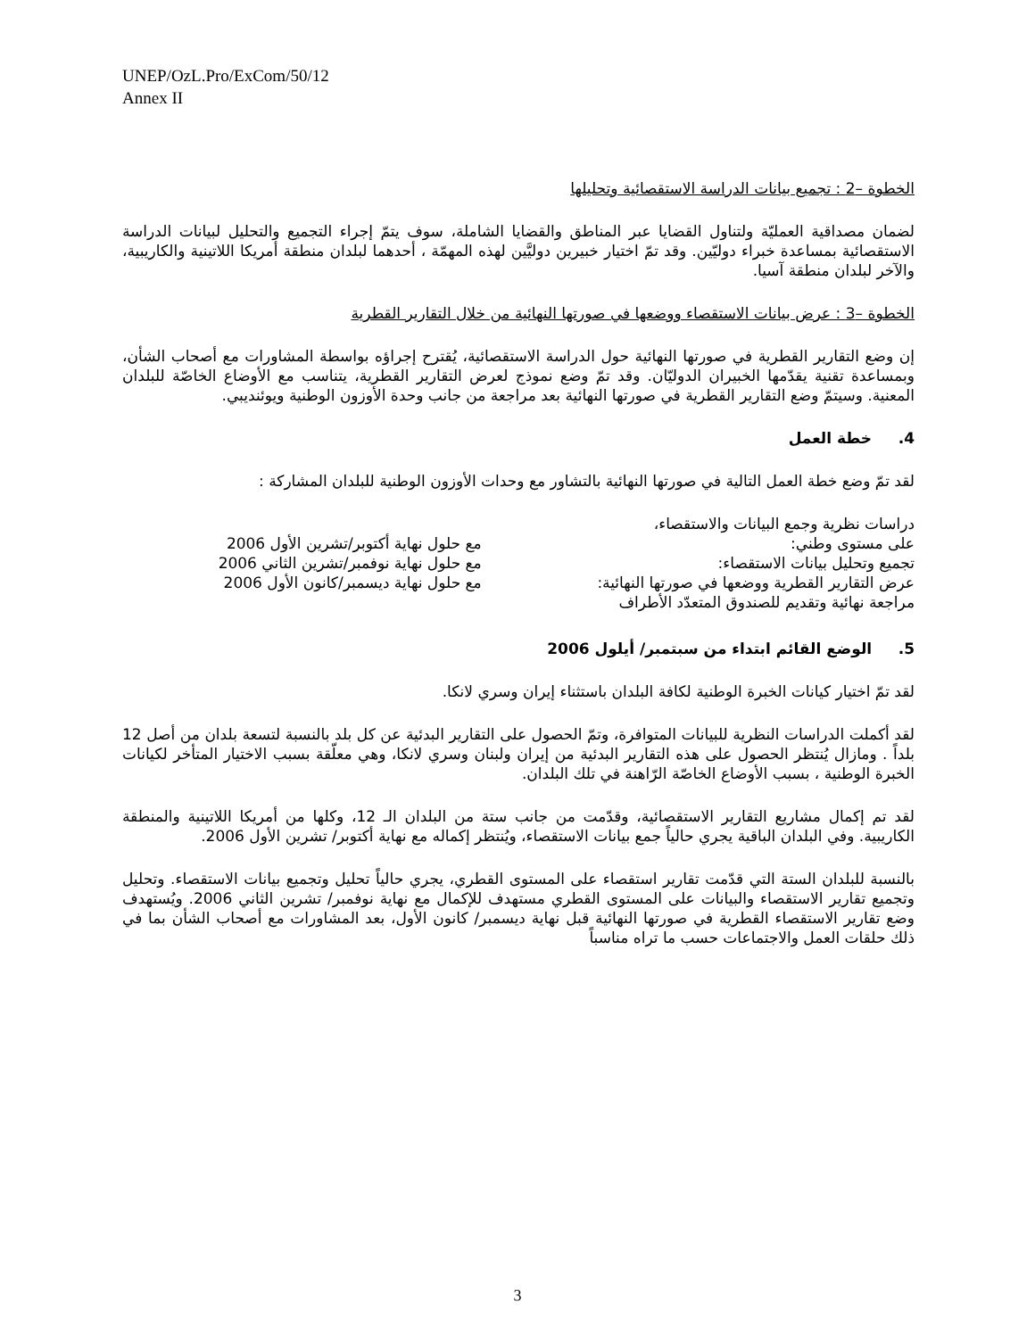UNEP/OzL.Pro/ExCom/50/12
Annex II
الخطوة –2 : تجميع بيانات الدراسة الاستقصائية وتحليلها
لضمان مصداقية العمليّة ولتناول القضايا عبر المناطق والقضايا الشاملة، سوف يتمّ إجراء التجميع والتحليل لبيانات الدراسة الاستقصائية بمساعدة خبراء دوليّين. وقد تمّ اختيار خبيرين دوليَّين لهذه المهمّة ، أحدهما لبلدان منطقة أمريكا اللاتينية والكاريبية، والآخر لبلدان منطقة آسيا.
الخطوة –3 : عرض بيانات الاستقصاء ووضعها في صورتها النهائية من خلال التقارير القطرية
إن وضع التقارير القطرية في صورتها النهائية حول الدراسة الاستقصائية، يُقترح إجراؤه بواسطة المشاورات مع أصحاب الشأن، وبمساعدة تقنية يقدّمها الخبيران الدوليّان. وقد تمّ وضع نموذج لعرض التقارير القطرية، يتناسب مع الأوضاع الخاصّة للبلدان المعنية. وسيتمّ وضع التقارير القطرية في صورتها النهائية بعد مراجعة من جانب وحدة الأوزون الوطنية ويوئنديبي.
4. خطة العمل
لقد تمّ وضع خطة العمل التالية في صورتها النهائية بالتشاور مع وحدات الأوزون الوطنية للبلدان المشاركة :
| دراسات نظرية وجمع البيانات والاستقصاء، | |
| على مستوى وطني: | مع حلول نهاية أكتوبر/تشرين الأول 2006 |
| تجميع وتحليل بيانات الاستقصاء: | مع حلول نهاية نوفمبر/تشرين الثاني 2006 |
| عرض التقارير القطرية ووضعها في صورتها النهائية: | مع حلول نهاية ديسمبر/كانون الأول 2006 |
| مراجعة نهائية وتقديم للصندوق المتعدّد الأطراف | |
5. الوضع القائم ابتداء من سبتمبر/ أيلول 2006
لقد تمّ اختيار كيانات الخبرة الوطنية لكافة البلدان باستثناء إيران وسري لانكا.
لقد أكملت الدراسات النظرية للبيانات المتوافرة، وتمّ الحصول على التقارير البدئية عن كل بلد بالنسبة لتسعة بلدان من أصل 12 بلداً . ومازال يُنتظر الحصول على هذه التقارير البدئية من إيران ولبنان وسري لانكا، وهي معلّقة بسبب الاختيار المتأخر لكيانات الخبرة الوطنية ، بسبب الأوضاع الخاصّة الرّاهنة في تلك البلدان.
لقد تم إكمال مشاريع التقارير الاستقصائية، وقدّمت من جانب ستة من البلدان الـ 12، وكلها من أمريكا اللاتينية والمنطقة الكاريبية. وفي البلدان الباقية يجري حالياً جمع بيانات الاستقصاء، ويُنتظر إكماله مع نهاية أكتوبر/ تشرين الأول 2006.
بالنسبة للبلدان الستة التي قدّمت تقارير استقصاء على المستوى القطري، يجري حالياً تحليل وتجميع بيانات الاستقصاء. وتحليل وتجميع تقارير الاستقصاء والبيانات على المستوى القطري مستهدف للإكمال مع نهاية نوفمبر/ تشرين الثاني 2006. ويُستهدف وضع تقارير الاستقصاء القطرية في صورتها النهائية قبل نهاية ديسمبر/ كانون الأول، بعد المشاورات مع أصحاب الشأن بما في ذلك حلقات العمل والاجتماعات حسب ما تراه مناسباً
3